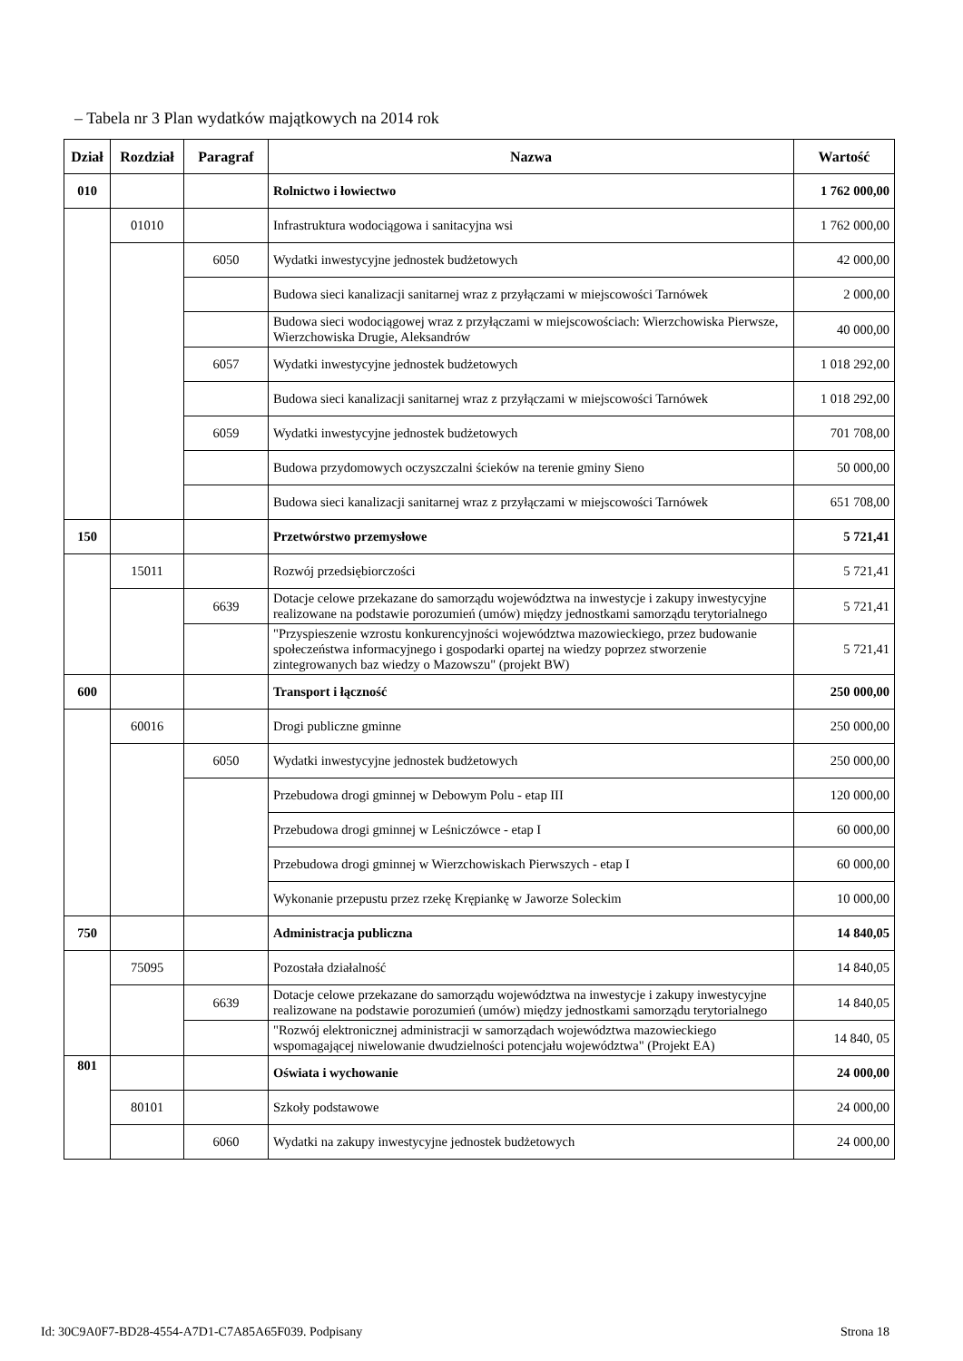– Tabela nr 3 Plan wydatków majątkowych na 2014 rok
| Dział | Rozdział | Paragraf | Nazwa | Wartość |
| --- | --- | --- | --- | --- |
| 010 | | | Rolnictwo i łowiectwo | 1 762 000,00 |
| | 01010 | | Infrastruktura wodociągowa i sanitacyjna wsi | 1 762 000,00 |
| | | 6050 | Wydatki inwestycyjne jednostek budżetowych | 42 000,00 |
| | | | Budowa sieci kanalizacji sanitarnej wraz z przyłączami w miejscowości Tarnówek | 2 000,00 |
| | | | Budowa sieci wodociągowej wraz z przyłączami w miejscowościach: Wierzchowiska Pierwsze, Wierzchowiska Drugie, Aleksandrów | 40 000,00 |
| | | 6057 | Wydatki inwestycyjne jednostek budżetowych | 1 018 292,00 |
| | | | Budowa sieci kanalizacji sanitarnej wraz z przyłączami w miejscowości Tarnówek | 1 018 292,00 |
| | | 6059 | Wydatki inwestycyjne jednostek budżetowych | 701 708,00 |
| | | | Budowa przydomowych oczyszczalni ścieków na terenie gminy Sieno | 50 000,00 |
| | | | Budowa sieci kanalizacji sanitarnej wraz z przyłączami w miejscowości Tarnówek | 651 708,00 |
| 150 | | | Przetwórstwo przemysłowe | 5 721,41 |
| | 15011 | | Rozwój przedsiębiorczości | 5 721,41 |
| | | 6639 | Dotacje celowe przekazane do samorządu województwa na inwestycje i zakupy inwestycyjne realizowane na podstawie porozumień (umów) między jednostkami samorządu terytorialnego | 5 721,41 |
| | | | "Przyspieszenie wzrostu konkurencyjności województwa mazowieckiego, przez budowanie społeczeństwa informacyjnego i gospodarki opartej na wiedzy poprzez stworzenie zintegrowanych baz wiedzy o Mazowszu" (projekt BW) | 5 721,41 |
| 600 | | | Transport i łączność | 250 000,00 |
| | 60016 | | Drogi publiczne gminne | 250 000,00 |
| | | 6050 | Wydatki inwestycyjne jednostek budżetowych | 250 000,00 |
| | | | Przebudowa drogi gminnej w Debowym Polu - etap III | 120 000,00 |
| | | | Przebudowa drogi gminnej w Leśniczówce - etap I | 60 000,00 |
| | | | Przebudowa drogi gminnej w Wierzchowiskach Pierwszych - etap I | 60 000,00 |
| | | | Wykonanie przepustu przez rzekę Krępiankę w Jaworze Soleckim | 10 000,00 |
| 750 | | | Administracja publiczna | 14 840,05 |
| | 75095 | | Pozostała działalność | 14 840,05 |
| | | 6639 | Dotacje celowe przekazane do samorządu województwa na inwestycje i zakupy inwestycyjne realizowane na podstawie porozumień (umów) między jednostkami samorządu terytorialnego | 14 840,05 |
| | | | "Rozwój elektronicznej administracji w samorządach województwa mazowieckiego wspomagającej niwelowanie dwudzielności potencjału województwa" (Projekt EA) | 14 840, 05 |
| 801 | | | Oświata i wychowanie | 24 000,00 |
| | 80101 | | Szkoły podstawowe | 24 000,00 |
| | | 6060 | Wydatki na zakupy inwestycyjne jednostek budżetowych | 24 000,00 |
Id: 30C9A0F7-BD28-4554-A7D1-C7A85A65F039. Podpisany Strona 18